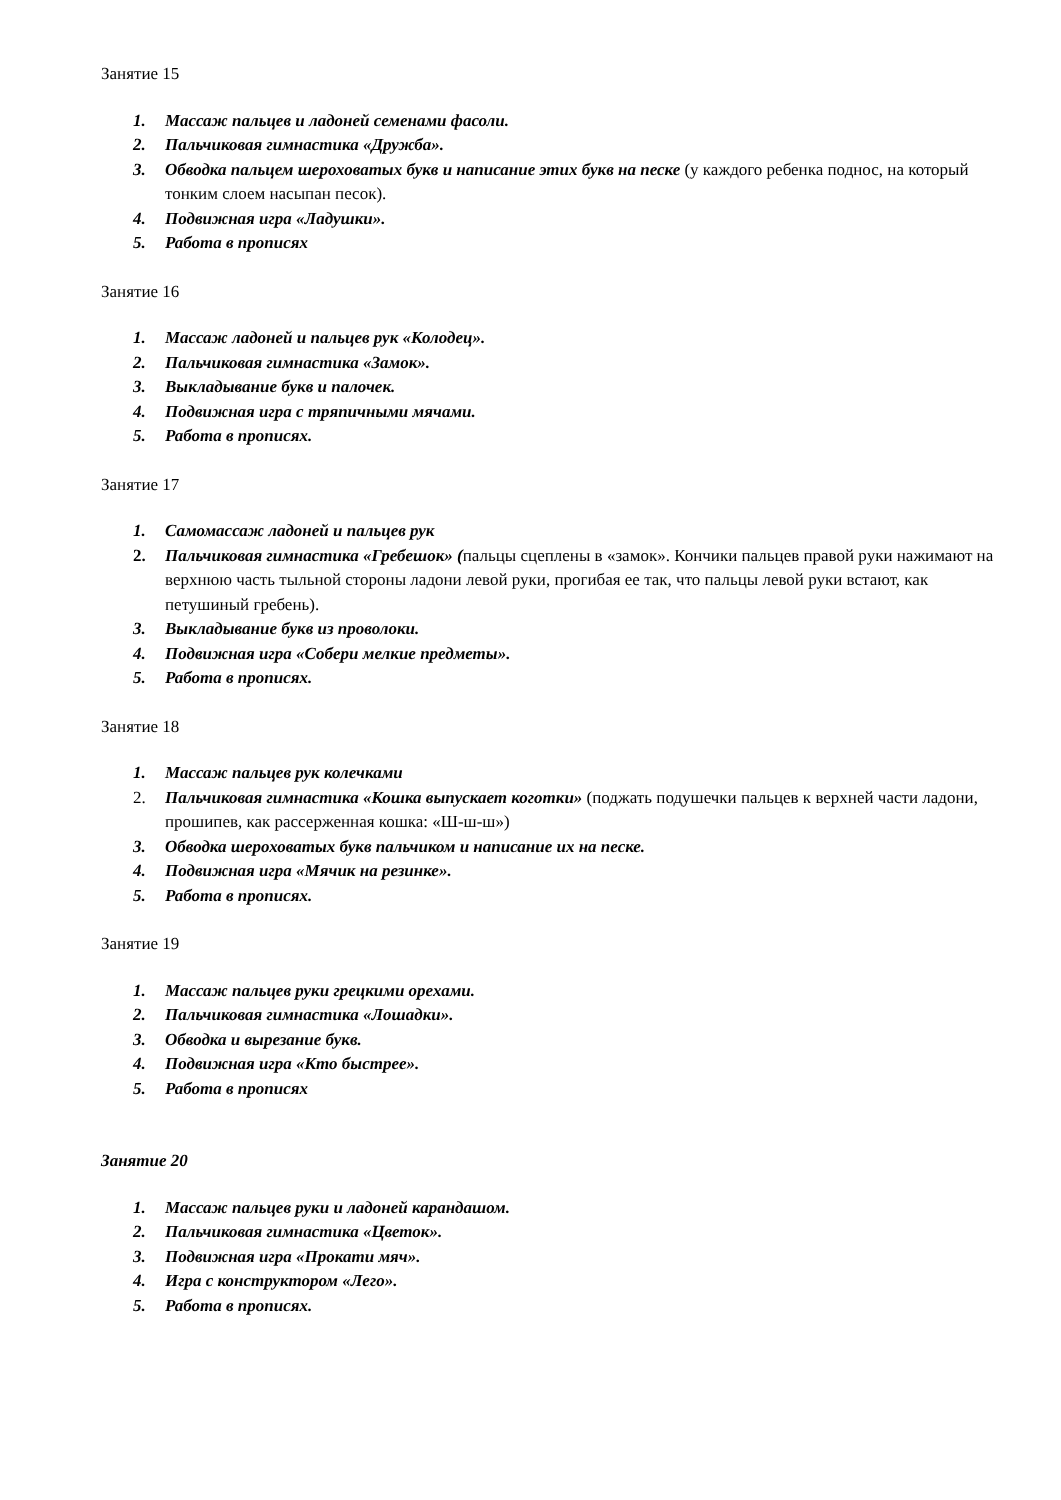Занятие 15
1. Массаж пальцев и ладоней семенами фасоли.
2. Пальчиковая гимнастика «Дружба».
3. Обводка пальцем шероховатых букв и написание этих букв на песке (у каждого ребенка поднос, на который тонким слоем насыпан песок).
4. Подвижная игра «Ладушки».
5. Работа в прописях
Занятие 16
1. Массаж ладоней и пальцев рук «Колодец».
2. Пальчиковая гимнастика «Замок».
3. Выкладывание букв и палочек.
4. Подвижная игра с тряпичными мячами.
5. Работа в прописях.
Занятие 17
1. Самомассаж ладоней и пальцев рук
2. Пальчиковая гимнастика «Гребешок» (пальцы сцеплены в «замок». Кончики пальцев правой руки нажимают на верхнюю часть тыльной стороны ладони левой руки, прогибая ее так, что пальцы левой руки встают, как петушиный гребень).
3. Выкладывание букв из проволоки.
4. Подвижная игра «Собери мелкие предметы».
5. Работа в прописях.
Занятие 18
1. Массаж пальцев рук колечками
2. Пальчиковая гимнастика «Кошка выпускает коготки» (поджать подушечки пальцев к верхней части ладони, прошипев, как рассерженная кошка: «Ш-ш-ш»)
3. Обводка шероховатых букв пальчиком и написание их на песке.
4. Подвижная игра «Мячик на резинке».
5. Работа в прописях.
Занятие 19
1. Массаж пальцев руки грецкими орехами.
2. Пальчиковая гимнастика «Лошадки».
3. Обводка и вырезание букв.
4. Подвижная игра «Кто быстрее».
5. Работа в прописях
Занятие 20
1. Массаж пальцев руки и ладоней карандашом.
2. Пальчиковая гимнастика «Цветок».
3. Подвижная игра «Прокати мяч».
4. Игра с конструктором «Лего».
5. Работа в прописях.